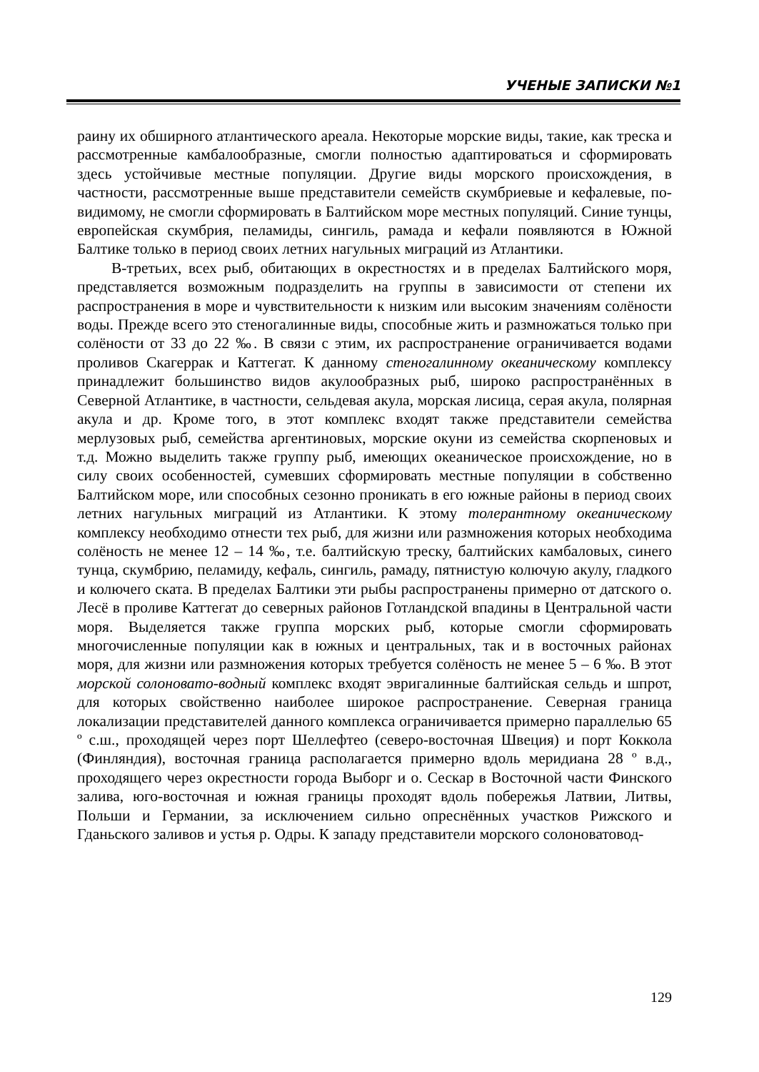УЧЕНЫЕ ЗАПИСКИ №1
раину их обширного атлантического ареала. Некоторые морские виды, такие, как треска и рассмотренные камбалообразные, смогли полностью адаптироваться и сформировать здесь устойчивые местные популяции. Другие виды морского происхождения, в частности, рассмотренные выше представители семейств скумбриевые и кефалевые, по-видимому, не смогли сформировать в Балтийском море местных популяций. Синие тунцы, европейская скумбрия, пеламиды, сингиль, рамада и кефали появляются в Южной Балтике только в период своих летних нагульных миграций из Атлантики.
В-третьих, всех рыб, обитающих в окрестностях и в пределах Балтийского моря, представляется возможным подразделить на группы в зависимости от степени их распространения в море и чувствительности к низким или высоким значениям солёности воды. Прежде всего это стеногалинные виды, способные жить и размножаться только при солёности от 33 до 22 ‰. В связи с этим, их распространение ограничивается водами проливов Скагеррак и Каттегат. К данному стеногалинному океаническому комплексу принадлежит большинство видов акулообразных рыб, широко распространённых в Северной Атлантике, в частности, сельдевая акула, морская лисица, серая акула, полярная акула и др. Кроме того, в этот комплекс входят также представители семейства мерлузовых рыб, семейства аргентиновых, морские окуни из семейства скорпеновых и т.д. Можно выделить также группу рыб, имеющих океаническое происхождение, но в силу своих особенностей, сумевших сформировать местные популяции в собственно Балтийском море, или способных сезонно проникать в его южные районы в период своих летних нагульных миграций из Атлантики. К этому толерантному океаническому комплексу необходимо отнести тех рыб, для жизни или размножения которых необходима солёность не менее 12 – 14 ‰, т.е. балтийскую треску, балтийских камбаловых, синего тунца, скумбрию, пеламиду, кефаль, сингиль, рамаду, пятнистую колючую акулу, гладкого и колючего ската. В пределах Балтики эти рыбы распространены примерно от датского о. Лесё в проливе Каттегат до северных районов Готландской впадины в Центральной части моря. Выделяется также группа морских рыб, которые смогли сформировать многочисленные популяции как в южных и центральных, так и в восточных районах моря, для жизни или размножения которых требуется солёность не менее 5 – 6 ‰. В этот морской солоновато-водный комплекс входят эвригалинные балтийская сельдь и шпрот, для которых свойственно наиболее широкое распространение. Северная граница локализации представителей данного комплекса ограничивается примерно параллелью 65 º с.ш., проходящей через порт Шеллефтео (северо-восточная Швеция) и порт Коккола (Финляндия), восточная граница располагается примерно вдоль меридиана 28 º в.д., проходящего через окрестности города Выборг и о. Сескар в Восточной части Финского залива, юго-восточная и южная границы проходят вдоль побережья Латвии, Литвы, Польши и Германии, за исключением сильно опреснённых участков Рижского и Гданьского заливов и устья р. Одры. К западу представители морского солоноватовод-
129